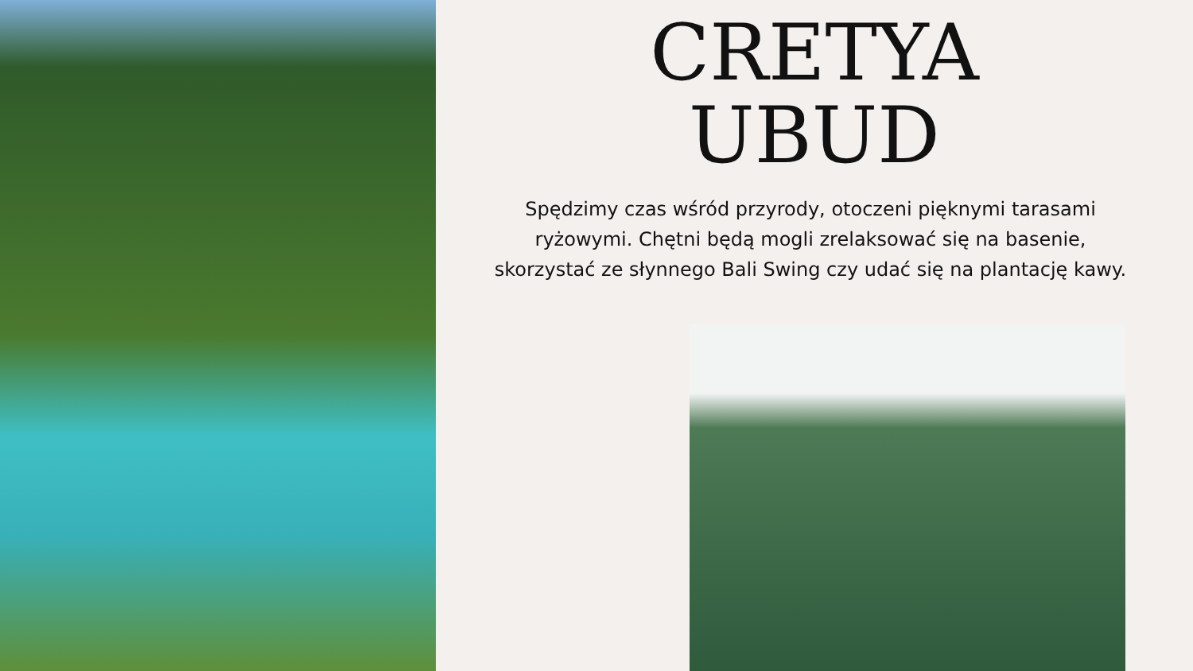CRETYA
UBUD
Spędzimy czas wśród przyrody, otoczeni pięknymi tarasami ryżowymi. Chętni będą mogli zrelaksować się na basenie, skorzystać ze słynnego Bali Swing czy udać się na plantację kawy.